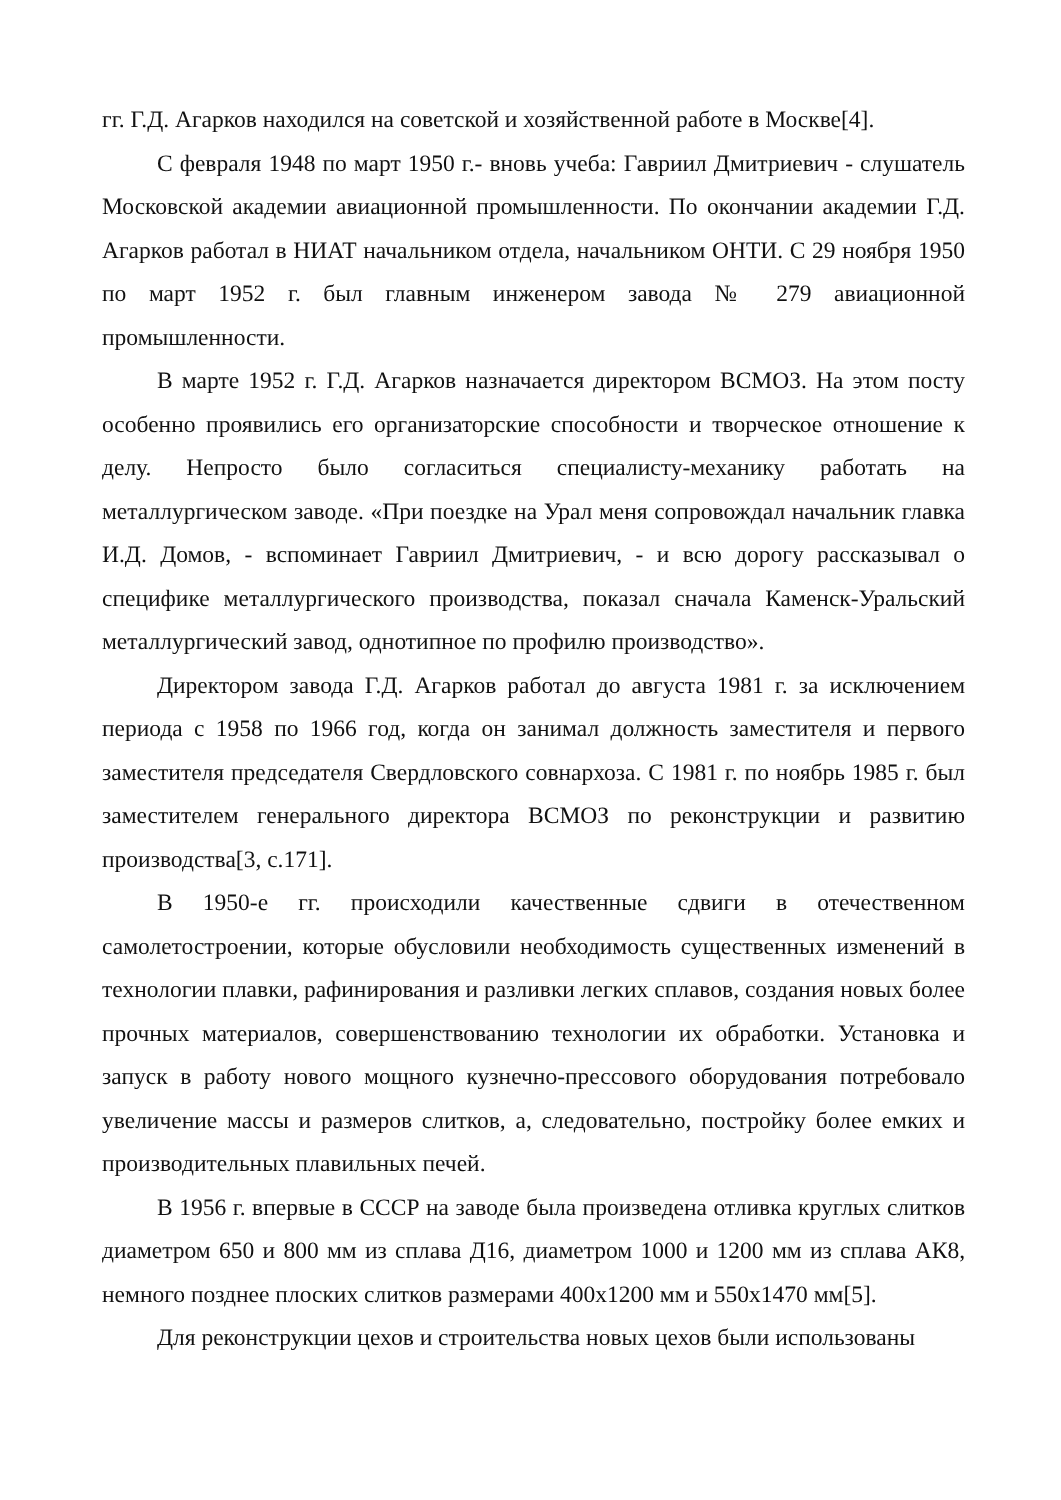гг. Г.Д. Агарков находился на советской и хозяйственной работе в Москве[4].
С февраля 1948 по март 1950 г.- вновь учеба: Гавриил Дмитриевич - слушатель Московской академии авиационной промышленности. По окончании академии Г.Д. Агарков работал в НИАТ начальником отдела, начальником ОНТИ. С 29 ноября 1950 по март 1952 г. был главным инженером завода № 279 авиационной промышленности.
В марте 1952 г. Г.Д. Агарков назначается директором ВСМОЗ. На этом посту особенно проявились его организаторские способности и творческое отношение к делу. Непросто было согласиться специалисту-механику работать на металлургическом заводе. «При поездке на Урал меня сопровождал начальник главка И.Д. Домов, - вспоминает Гавриил Дмитриевич, - и всю дорогу рассказывал о специфике металлургического производства, показал сначала Каменск-Уральский металлургический завод, однотипное по профилю производство».
Директором завода Г.Д. Агарков работал до августа 1981 г. за исключением периода с 1958 по 1966 год, когда он занимал должность заместителя и первого заместителя председателя Свердловского совнархоза. С 1981 г. по ноябрь 1985 г. был заместителем генерального директора ВСМОЗ по реконструкции и развитию производства[3, с.171].
В 1950-е гг. происходили качественные сдвиги в отечественном самолетостроении, которые обусловили необходимость существенных изменений в технологии плавки, рафинирования и разливки легких сплавов, создания новых более прочных материалов, совершенствованию технологии их обработки. Установка и запуск в работу нового мощного кузнечно-прессового оборудования потребовало увеличение массы и размеров слитков, а, следовательно, постройку более емких и производительных плавильных печей.
В 1956 г. впервые в СССР на заводе была произведена отливка круглых слитков диаметром 650 и 800 мм из сплава Д16, диаметром 1000 и 1200 мм из сплава АК8, немного позднее плоских слитков размерами 400х1200 мм и 550х1470 мм[5].
Для реконструкции цехов и строительства новых цехов были использованы